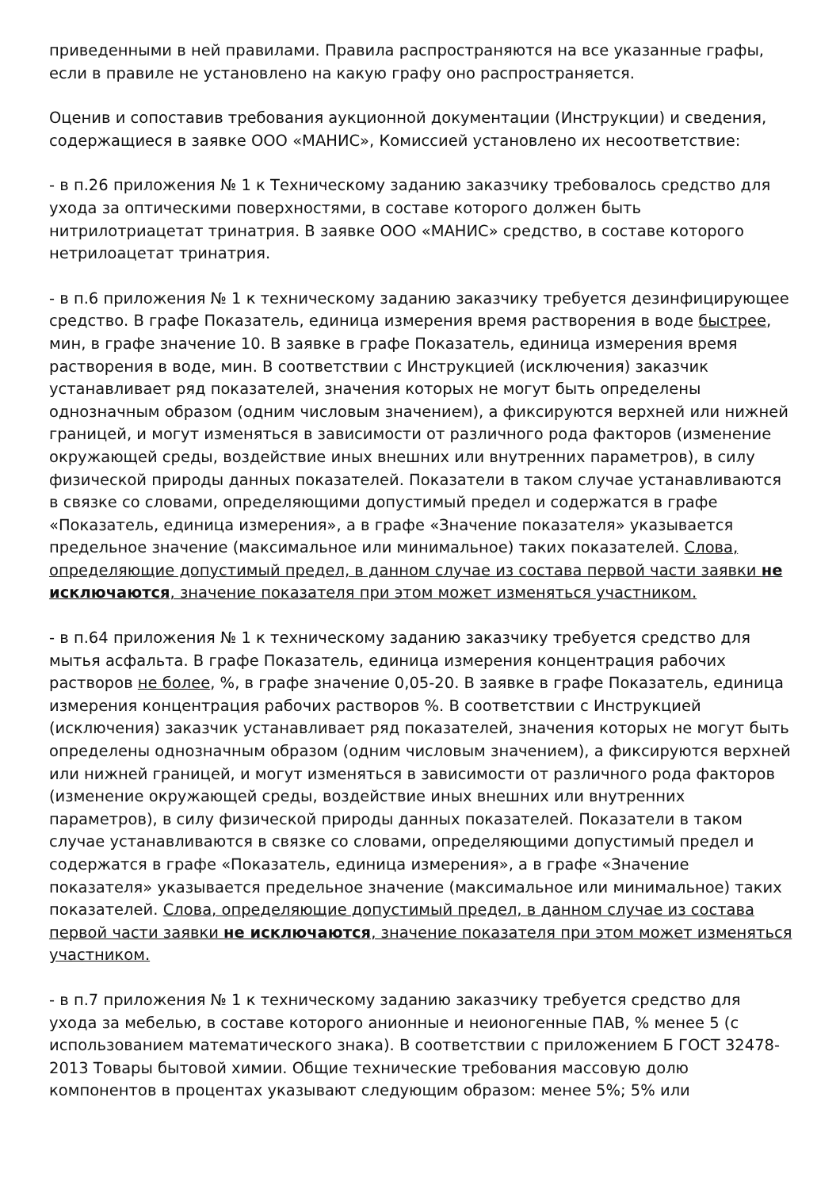приведенными в ней правилами. Правила распространяются на все указанные графы, если в правиле не установлено на какую графу оно распространяется.
Оценив и сопоставив требования аукционной документации (Инструкции) и сведения, содержащиеся в заявке ООО «МАНИС», Комиссией установлено их несоответствие:
- в п.26 приложения № 1 к Техническому заданию заказчику требовалось средство для ухода за оптическими поверхностями, в составе которого должен быть нитрилотриацетат тринатрия. В заявке ООО «МАНИС» средство, в составе которого нетрилоацетат тринатрия.
- в п.6 приложения № 1 к техническому заданию заказчику требуется дезинфицирующее средство. В графе Показатель, единица измерения время растворения в воде быстрее, мин, в графе значение 10. В заявке в графе Показатель, единица измерения время растворения в воде, мин. В соответствии с Инструкцией (исключения) заказчик устанавливает ряд показателей, значения которых не могут быть определены однозначным образом (одним числовым значением), а фиксируются верхней или нижней границей, и могут изменяться в зависимости от различного рода факторов (изменение окружающей среды, воздействие иных внешних или внутренних параметров), в силу физической природы данных показателей. Показатели в таком случае устанавливаются в связке со словами, определяющими допустимый предел и содержатся в графе «Показатель, единица измерения», а в графе «Значение показателя» указывается предельное значение (максимальное или минимальное) таких показателей. Слова, определяющие допустимый предел, в данном случае из состава первой части заявки не исключаются, значение показателя при этом может изменяться участником.
- в п.64 приложения № 1 к техническому заданию заказчику требуется средство для мытья асфальта. В графе Показатель, единица измерения концентрация рабочих растворов не более, %, в графе значение 0,05-20. В заявке в графе Показатель, единица измерения концентрация рабочих растворов %. В соответствии с Инструкцией (исключения) заказчик устанавливает ряд показателей, значения которых не могут быть определены однозначным образом (одним числовым значением), а фиксируются верхней или нижней границей, и могут изменяться в зависимости от различного рода факторов (изменение окружающей среды, воздействие иных внешних или внутренних параметров), в силу физической природы данных показателей. Показатели в таком случае устанавливаются в связке со словами, определяющими допустимый предел и содержатся в графе «Показатель, единица измерения», а в графе «Значение показателя» указывается предельное значение (максимальное или минимальное) таких показателей. Слова, определяющие допустимый предел, в данном случае из состава первой части заявки не исключаются, значение показателя при этом может изменяться участником.
- в п.7 приложения № 1 к техническому заданию заказчику требуется средство для ухода за мебелью, в составе которого анионные и неионогенные ПАВ, % менее 5 (с использованием математического знака). В соответствии с приложением Б ГОСТ 32478-2013 Товары бытовой химии. Общие технические требования массовую долю компонентов в процентах указывают следующим образом: менее 5%; 5% или